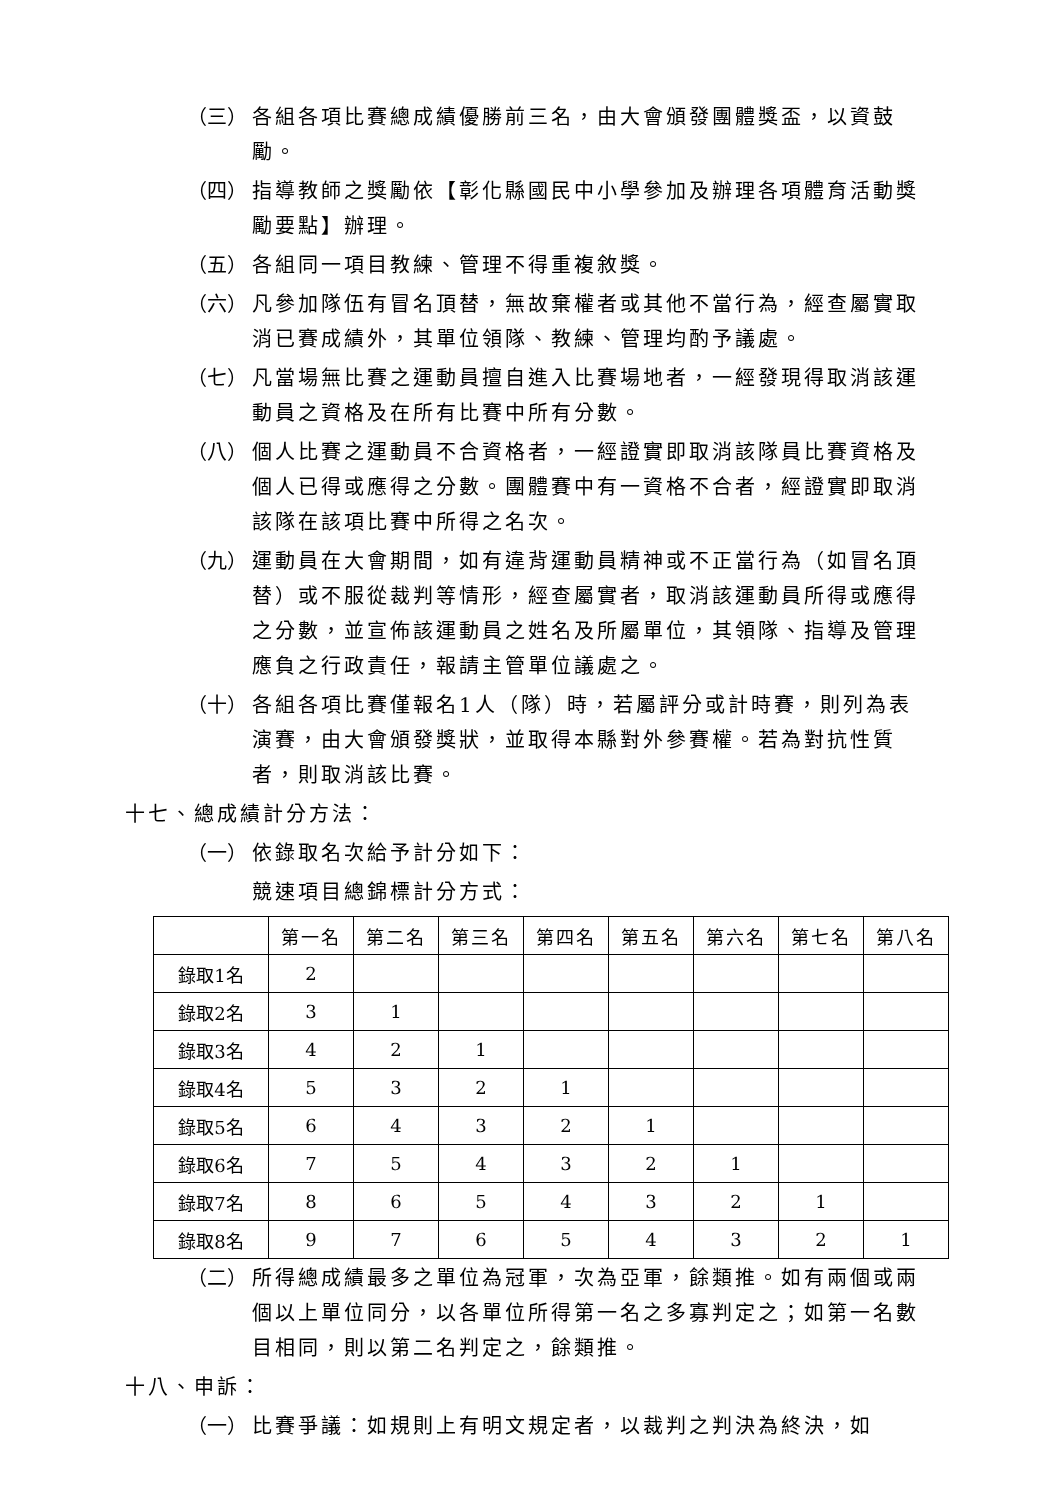（三） 各組各項比賽總成績優勝前三名，由大會頒發團體獎盃，以資鼓勵。
（四） 指導教師之獎勵依【彰化縣國民中小學參加及辦理各項體育活動獎勵要點】辦理。
（五） 各組同一項目教練、管理不得重複敘獎。
（六） 凡參加隊伍有冒名頂替，無故棄權者或其他不當行為，經查屬實取消已賽成績外，其單位領隊、教練、管理均酌予議處。
（七） 凡當場無比賽之運動員擅自進入比賽場地者，一經發現得取消該運動員之資格及在所有比賽中所有分數。
（八） 個人比賽之運動員不合資格者，一經證實即取消該隊員比賽資格及個人已得或應得之分數。團體賽中有一資格不合者，經證實即取消該隊在該項比賽中所得之名次。
（九） 運動員在大會期間，如有違背運動員精神或不正當行為（如冒名頂替）或不服從裁判等情形，經查屬實者，取消該運動員所得或應得之分數，並宣佈該運動員之姓名及所屬單位，其領隊、指導及管理應負之行政責任，報請主管單位議處之。
（十） 各組各項比賽僅報名1人（隊）時，若屬評分或計時賽，則列為表演賽，由大會頒發獎狀，並取得本縣對外參賽權。若為對抗性質者，則取消該比賽。
十七、總成績計分方法：
（一） 依錄取名次給予計分如下：
競速項目總錦標計分方式：
| | 第一名 | 第二名 | 第三名 | 第四名 | 第五名 | 第六名 | 第七名 | 第八名 |
| --- | --- | --- | --- | --- | --- | --- | --- | --- |
| 錄取1名 | 2 | | | | | | | |
| 錄取2名 | 3 | 1 | | | | | | |
| 錄取3名 | 4 | 2 | 1 | | | | | |
| 錄取4名 | 5 | 3 | 2 | 1 | | | | |
| 錄取5名 | 6 | 4 | 3 | 2 | 1 | | | |
| 錄取6名 | 7 | 5 | 4 | 3 | 2 | 1 | | |
| 錄取7名 | 8 | 6 | 5 | 4 | 3 | 2 | 1 | |
| 錄取8名 | 9 | 7 | 6 | 5 | 4 | 3 | 2 | 1 |
（二） 所得總成績最多之單位為冠軍，次為亞軍，餘類推。如有兩個或兩個以上單位同分，以各單位所得第一名之多寡判定之；如第一名數目相同，則以第二名判定之，餘類推。
十八、申訴：
（一） 比賽爭議：如規則上有明文規定者，以裁判之判決為終決，如